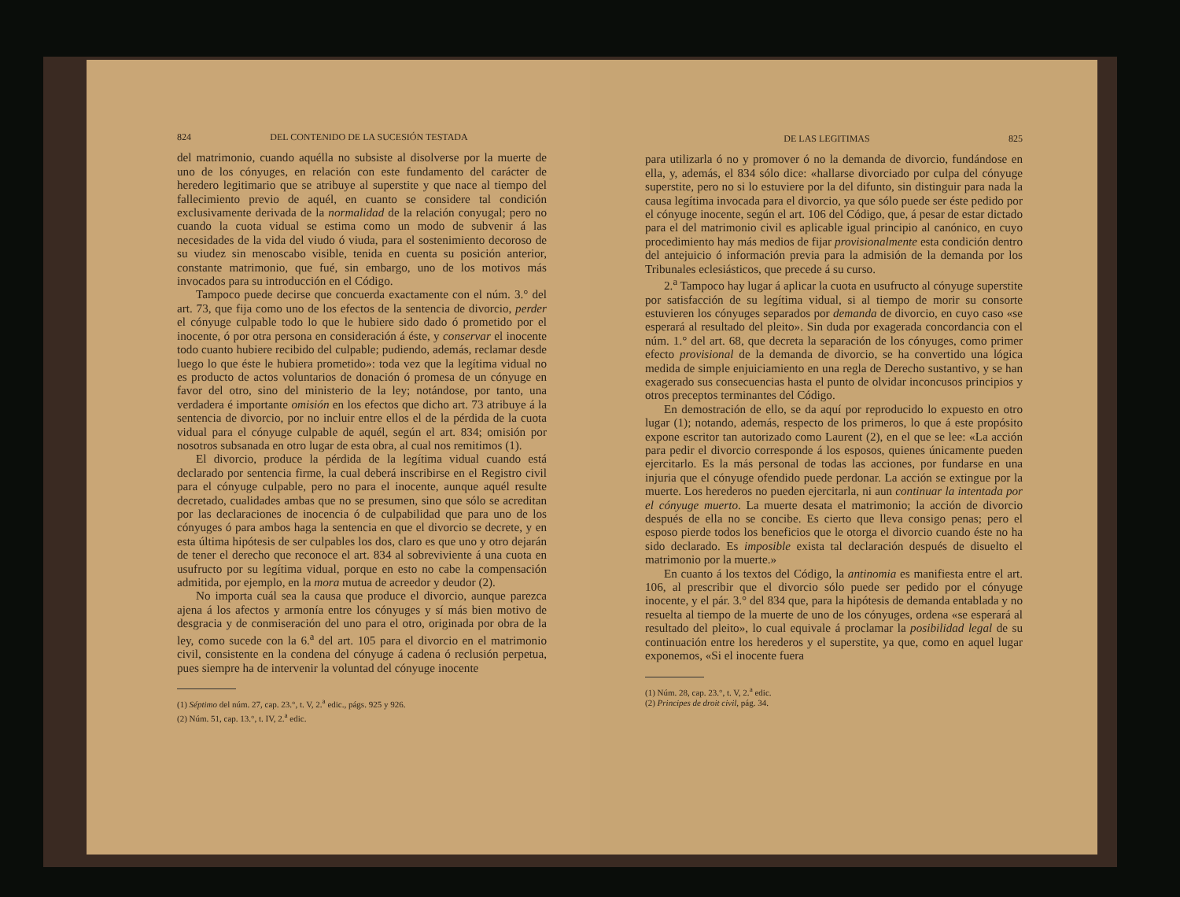824 DEL CONTENIDO DE LA SUCESIÓN TESTADA
del matrimonio, cuando aquélla no subsiste al disolverse por la muerte de uno de los cónyuges, en relación con este fundamento del carácter de heredero legitimario que se atribuye al superstite y que nace al tiempo del fallecimiento previo de aquél, en cuanto se considere tal condición exclusivamente derivada de la normalidad de la relación conyugal; pero no cuando la cuota vidual se estima como un modo de subvenir á las necesidades de la vida del viudo ó viuda, para el sostenimiento decoroso de su viudez sin menoscabo visible, tenida en cuenta su posición anterior, constante matrimonio, que fué, sin embargo, uno de los motivos más invocados para su introducción en el Código.
Tampoco puede decirse que concuerda exactamente con el núm. 3.° del art. 73, que fija como uno de los efectos de la sentencia de divorcio, perder el cónyuge culpable todo lo que le hubiere sido dado ó prometido por el inocente, ó por otra persona en consideración á éste, y conservar el inocente todo cuanto hubiere recibido del culpable; pudiendo, además, reclamar desde luego lo que éste le hubiera prometido»: toda vez que la legítima vidual no es producto de actos voluntarios de donación ó promesa de un cónyuge en favor del otro, sino del ministerio de la ley; notándose, por tanto, una verdadera é importante omisión en los efectos que dicho art. 73 atribuye á la sentencia de divorcio, por no incluir entre ellos el de la pérdida de la cuota vidual para el cónyuge culpable de aquél, según el art. 834; omisión por nosotros subsanada en otro lugar de esta obra, al cual nos remitimos (1).
El divorcio, produce la pérdida de la legítima vidual cuando está declarado por sentencia firme, la cual deberá inscribirse en el Registro civil para el cónyuge culpable, pero no para el inocente, aunque aquél resulte decretado, cualidades ambas que no se presumen, sino que sólo se acreditan por las declaraciones de inocencia ó de culpabilidad que para uno de los cónyuges ó para ambos haga la sentencia en que el divorcio se decrete, y en esta última hipótesis de ser culpables los dos, claro es que uno y otro dejarán de tener el derecho que reconoce el art. 834 al sobreviviente á una cuota en usufructo por su legítima vidual, porque en esto no cabe la compensación admitida, por ejemplo, en la mora mutua de acreedor y deudor (2).
No importa cuál sea la causa que produce el divorcio, aunque parezca ajena á los afectos y armonía entre los cónyuges y sí más bien motivo de desgracia y de conmiseración del uno para el otro, originada por obra de la ley, como sucede con la 6.<sup>a</sup> del art. 105 para el divorcio en el matrimonio civil, consistente en la condena del cónyuge á cadena ó reclusión perpetua, pues siempre ha de intervenir la voluntad del cónyuge inocente
(1) Séptimo del núm. 27, cap. 23.°, t. V, 2.<sup>a</sup> edic., págs. 925 y 926.
(2) Núm. 51, cap. 13.°, t. IV, 2.<sup>a</sup> edic.
DE LAS LEGITIMAS 825
para utilizarla ó no y promover ó no la demanda de divorcio, fundándose en ella, y, además, el 834 sólo dice: «hallarse divorciado por culpa del cónyuge superstite, pero no si lo estuviere por la del difunto, sin distinguir para nada la causa legítima invocada para el divorcio, ya que sólo puede ser éste pedido por el cónyuge inocente, según el art. 106 del Código, que, á pesar de estar dictado para el del matrimonio civil es aplicable igual principio al canónico, en cuyo procedimiento hay más medios de fijar provisionalmente esta condición dentro del antejuicio ó información previa para la admisión de la demanda por los Tribunales eclesiásticos, que precede á su curso.
2.<sup>a</sup> Tampoco hay lugar á aplicar la cuota en usufructo al cónyuge superstite por satisfacción de su legítima vidual, si al tiempo de morir su consorte estuvieren los cónyuges separados por demanda de divorcio, en cuyo caso «se esperará al resultado del pleito». Sin duda por exagerada concordancia con el núm. 1.° del art. 68, que decreta la separación de los cónyuges, como primer efecto provisional de la demanda de divorcio, se ha convertido una lógica medida de simple enjuiciamiento en una regla de Derecho sustantivo, y se han exagerado sus consecuencias hasta el punto de olvidar inconcusos principios y otros preceptos terminantes del Código.
En demostración de ello, se da aquí por reproducido lo expuesto en otro lugar (1); notando, además, respecto de los primeros, lo que á este propósito expone escritor tan autorizado como Laurent (2), en el que se lee: «La acción para pedir el divorcio corresponde á los esposos, quienes únicamente pueden ejercitarlo. Es la más personal de todas las acciones, por fundarse en una injuria que el cónyuge ofendido puede perdonar. La acción se extingue por la muerte. Los herederos no pueden ejercitarla, ni aun continuar la intentada por el cónyuge muerto. La muerte desata el matrimonio; la acción de divorcio después de ella no se concibe. Es cierto que lleva consigo penas; pero el esposo pierde todos los beneficios que le otorga el divorcio cuando éste no ha sido declarado. Es imposible exista tal declaración después de disuelto el matrimonio por la muerte.»
En cuanto á los textos del Código, la antinomia es manifiesta entre el art. 106, al prescribir que el divorcio sólo puede ser pedido por el cónyuge inocente, y el pár. 3.° del 834 que, para la hipótesis de demanda entablada y no resuelta al tiempo de la muerte de uno de los cónyuges, ordena «se esperará al resultado del pleito», lo cual equivale á proclamar la posibilidad legal de su continuación entre los herederos y el superstite, ya que, como en aquel lugar exponemos, «Si el inocente fuera
(1) Núm. 28, cap. 23.°, t. V, 2.<sup>a</sup> edic.
(2) Principes de droit civil, pág. 34.